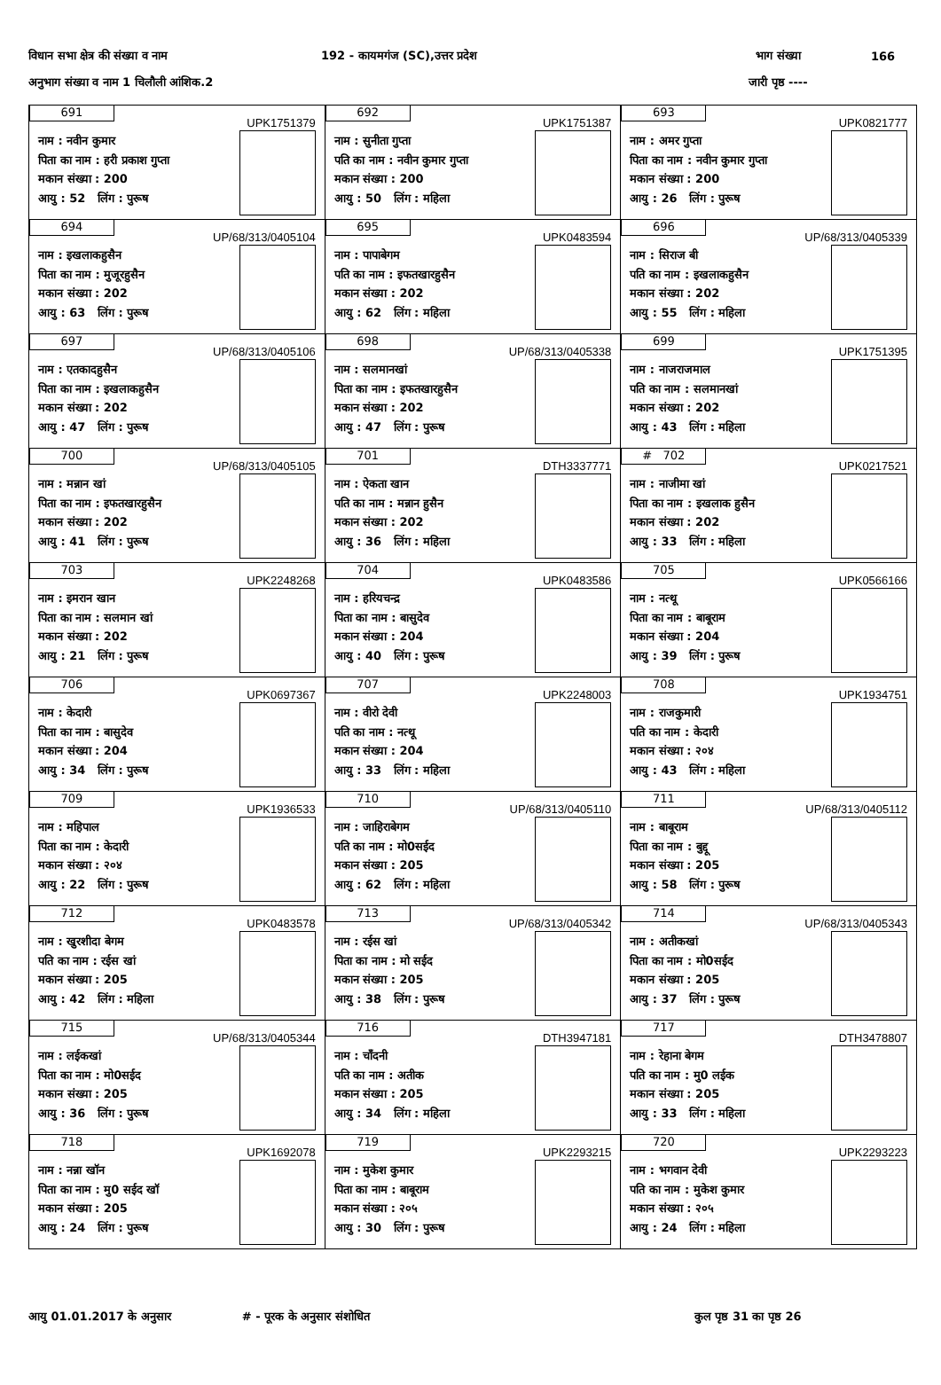विधान सभा क्षेत्र की संख्या व नाम 192 - कायमगंज (SC),उत्तर प्रदेश भाग संख्या 166
अनुभाग संख्या व नाम 1 चिलौली आंशिक.2 जारी पृष्ठ ----
| 691 UPK1751379 नाम : नवीन कुमार पिता का नाम : हरी प्रकाश गुप्ता मकान संख्या : 200 आयु : 52 लिंग : पुरूष | 692 UPK1751387 नाम : सुनीता गुप्ता पति का नाम : नवीन कुमार गुप्ता मकान संख्या : 200 आयु : 50 लिंग : महिला | 693 UPK0821777 नाम : अमर गुप्ता पिता का नाम : नवीन कुमार गुप्ता मकान संख्या : 200 आयु : 26 लिंग : पुरूष |
| 694 UP/68/313/0405104 नाम : इखलाकहुसैन पिता का नाम : मुजूरहुसैन मकान संख्या : 202 आयु : 63 लिंग : पुरूष | 695 UPK0483594 नाम : पापाबेगम पति का नाम : इफतखारहुसैन मकान संख्या : 202 आयु : 62 लिंग : महिला | 696 UP/68/313/0405339 नाम : सिराज बी पति का नाम : इखलाकहुसैन मकान संख्या : 202 आयु : 55 लिंग : महिला |
| 697 UP/68/313/0405106 नाम : एतकादहुसैन पिता का नाम : इखलाकहुसैन मकान संख्या : 202 आयु : 47 लिंग : पुरूष | 698 UP/68/313/0405338 नाम : सलमानखां पिता का नाम : इफतखारहुसैन मकान संख्या : 202 आयु : 47 लिंग : पुरूष | 699 UPK1751395 नाम : नाजराजमाल पति का नाम : सलमानखां मकान संख्या : 202 आयु : 43 लिंग : महिला |
| 700 UP/68/313/0405105 नाम : मन्नान खां पिता का नाम : इफतखारहुसैन मकान संख्या : 202 आयु : 41 लिंग : पुरूष | 701 DTH3337771 नाम : ऐकता खान पति का नाम : मन्नान हुसैन मकान संख्या : 202 आयु : 36 लिंग : महिला | # 702 UPK0217521 नाम : नाजीमा खां पिता का नाम : इखलाक हुसैन मकान संख्या : 202 आयु : 33 लिंग : महिला |
| 703 UPK2248268 नाम : इमरान खान पिता का नाम : सलमान खां मकान संख्या : 202 आयु : 21 लिंग : पुरूष | 704 UPK0483586 नाम : हरियचन्द्र पिता का नाम : बासुदेव मकान संख्या : 204 आयु : 40 लिंग : पुरूष | 705 UPK0566166 नाम : नत्थू पिता का नाम : बाबूराम मकान संख्या : 204 आयु : 39 लिंग : पुरूष |
| 706 UPK0697367 नाम : केदारी पिता का नाम : बासुदेव मकान संख्या : 204 आयु : 34 लिंग : पुरूष | 707 UPK2248003 नाम : वीरो देवी पति का नाम : नत्थू मकान संख्या : 204 आयु : 33 लिंग : महिला | 708 UPK1934751 नाम : राजकुमारी पति का नाम : केदारी मकान संख्या : २०४ आयु : 43 लिंग : महिला |
| 709 UPK1936533 नाम : महिपाल पिता का नाम : केदारी मकान संख्या : २०४ आयु : 22 लिंग : पुरूष | 710 UP/68/313/0405110 नाम : जाहिराबेगम पति का नाम : मो0सईद मकान संख्या : 205 आयु : 62 लिंग : महिला | 711 UP/68/313/0405112 नाम : बाबूराम पिता का नाम : बुद्दू मकान संख्या : 205 आयु : 58 लिंग : पुरूष |
| 712 UPK0483578 नाम : खुरशीदा बेगम पति का नाम : रईस खां मकान संख्या : 205 आयु : 42 लिंग : महिला | 713 UP/68/313/0405342 नाम : रईस खां पिता का नाम : मो सईद मकान संख्या : 205 आयु : 38 लिंग : पुरूष | 714 UP/68/313/0405343 नाम : अतीकखां पिता का नाम : मो0सईद मकान संख्या : 205 आयु : 37 लिंग : पुरूष |
| 715 UP/68/313/0405344 नाम : लईकखां पिता का नाम : मो0सईद मकान संख्या : 205 आयु : 36 लिंग : पुरूष | 716 DTH3947181 नाम : चाँदनी पति का नाम : अतीक मकान संख्या : 205 आयु : 34 लिंग : महिला | 717 DTH3478807 नाम : रेहाना बेगम पति का नाम : मु0 लईक मकान संख्या : 205 आयु : 33 लिंग : महिला |
| 718 UPK1692078 नाम : नन्ना खॉन पिता का नाम : मु0 सईद खॉ मकान संख्या : 205 आयु : 24 लिंग : पुरूष | 719 UPK2293215 नाम : मुकेश कुमार पिता का नाम : बाबूराम मकान संख्या : २०५ आयु : 30 लिंग : पुरूष | 720 UPK2293223 नाम : भगवान देवी पति का नाम : मुकेश कुमार मकान संख्या : २०५ आयु : 24 लिंग : महिला |
आयु 01.01.2017 के अनुसार # - पूरक के अनुसार संशोधित कुल पृष्ठ 31 का पृष्ठ 26